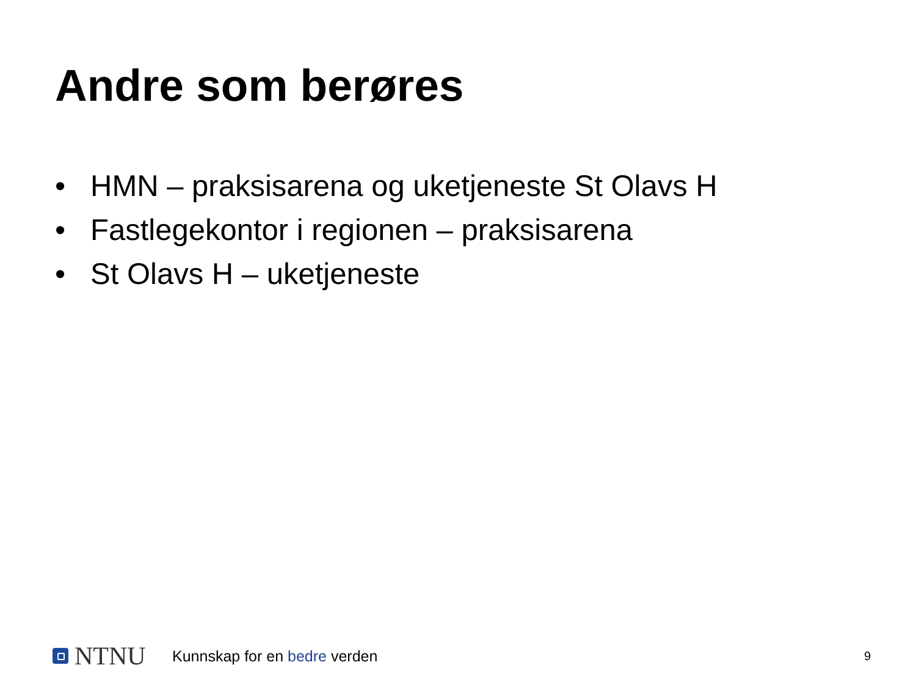Andre som berøres
• HMN – praksisarena og uketjeneste St Olavs H
• Fastlegekontor i regionen – praksisarena
• St Olavs H – uketjeneste
NTNU
Kunnskap for en bedre verden
9